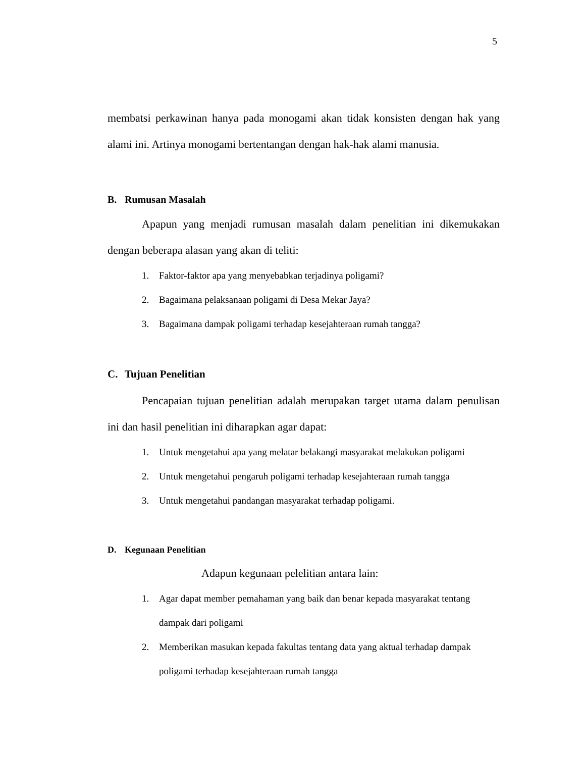5
membatsi perkawinan hanya pada monogami akan tidak konsisten dengan hak yang alami ini. Artinya monogami bertentangan dengan hak-hak alami manusia.
B. Rumusan Masalah
Apapun yang menjadi rumusan masalah dalam penelitian ini dikemukakan dengan beberapa alasan yang akan di teliti:
1. Faktor-faktor apa yang menyebabkan terjadinya poligami?
2. Bagaimana pelaksanaan poligami di Desa Mekar Jaya?
3. Bagaimana dampak poligami terhadap kesejahteraan rumah tangga?
C. Tujuan Penelitian
Pencapaian tujuan penelitian adalah merupakan target utama dalam penulisan ini dan hasil penelitian ini diharapkan agar dapat:
1. Untuk mengetahui apa yang melatar belakangi masyarakat melakukan poligami
2. Untuk mengetahui pengaruh poligami terhadap kesejahteraan rumah tangga
3. Untuk mengetahui pandangan masyarakat terhadap poligami.
D. Kegunaan Penelitian
Adapun kegunaan pelelitian antara lain:
1. Agar dapat member pemahaman yang baik dan benar kepada masyarakat tentang dampak dari poligami
2. Memberikan masukan kepada fakultas tentang data yang aktual terhadap dampak poligami terhadap kesejahteraan rumah tangga